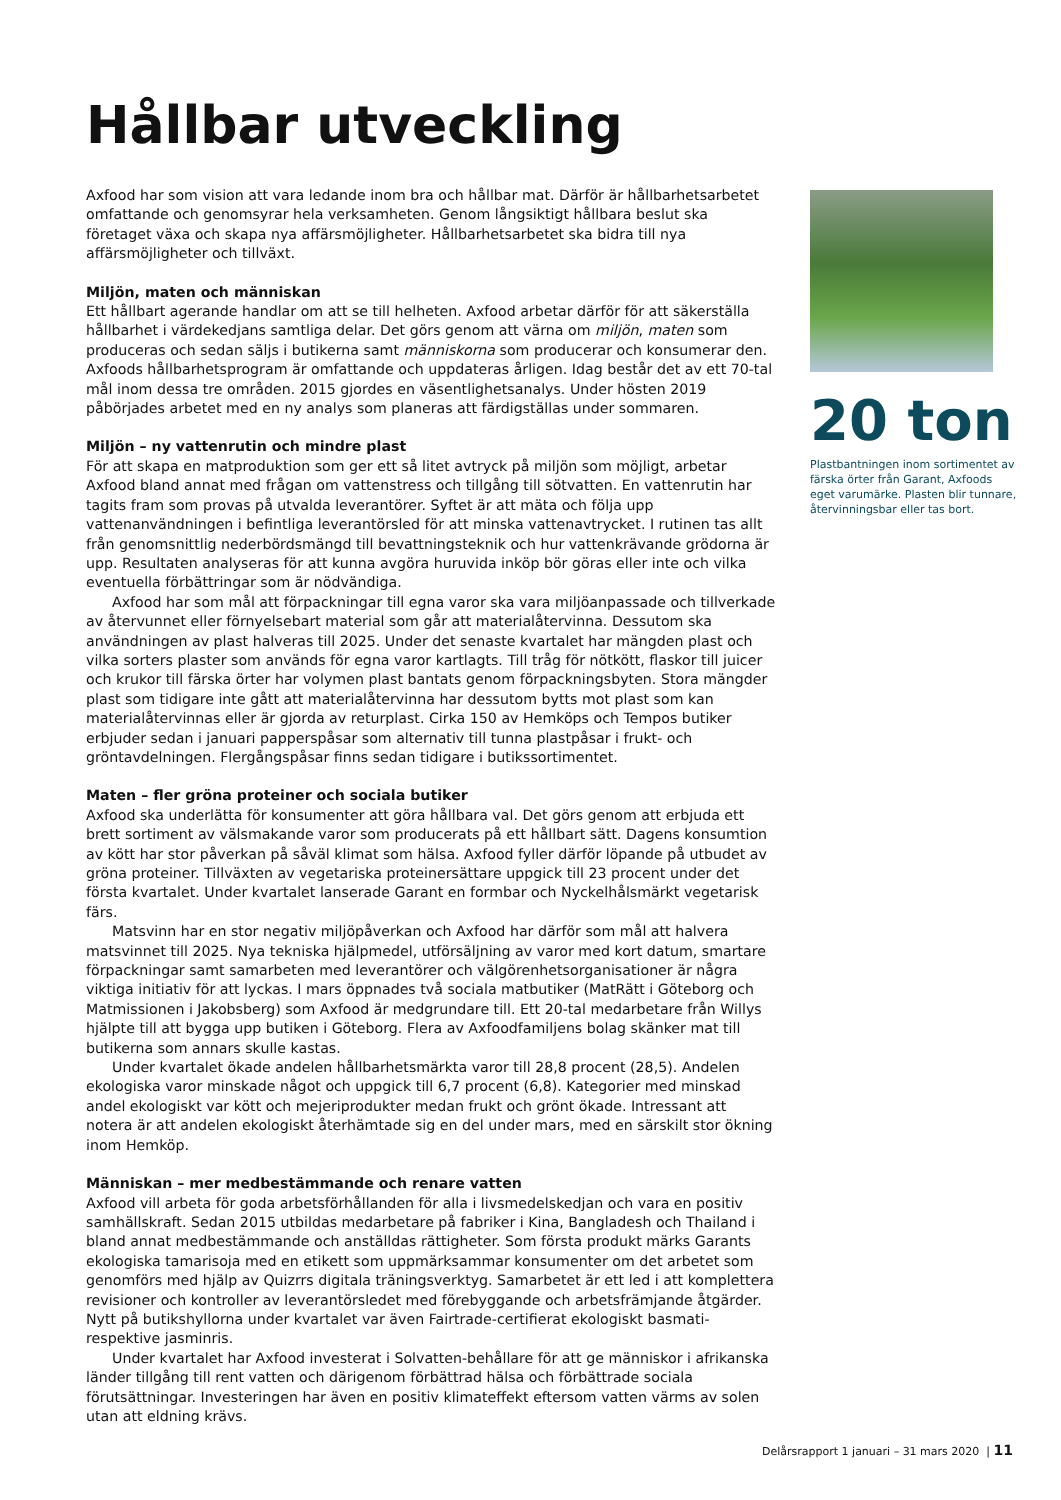Hållbar utveckling
Axfood har som vision att vara ledande inom bra och hållbar mat. Därför är hållbarhetsarbetet omfattande och genomsyrar hela verksamheten. Genom långsiktigt hållbara beslut ska företaget växa och skapa nya affärsmöjligheter. Hållbarhetsarbetet ska bidra till nya affärsmöjligheter och tillväxt.
Miljön, maten och människan
Ett hållbart agerande handlar om att se till helheten. Axfood arbetar därför för att säkerställa hållbarhet i värdekedjans samtliga delar. Det görs genom att värna om miljön, maten som produceras och sedan säljs i butikerna samt människorna som producerar och konsumerar den. Axfoods hållbarhetsprogram är omfattande och uppdateras årligen. Idag består det av ett 70-tal mål inom dessa tre områden. 2015 gjordes en väsentlighetsanalys. Under hösten 2019 påbörjades arbetet med en ny analys som planeras att färdigställas under sommaren.
Miljön – ny vattenrutin och mindre plast
För att skapa en matproduktion som ger ett så litet avtryck på miljön som möjligt, arbetar Axfood bland annat med frågan om vattenstress och tillgång till sötvatten. En vattenrutin har tagits fram som provas på utvalda leverantörer. Syftet är att mäta och följa upp vattenanvändningen i befintliga leverantörsled för att minska vattenavtrycket. I rutinen tas allt från genomsnittlig nederbördsmängd till bevattningsteknik och hur vattenkrävande grödorna är upp. Resultaten analyseras för att kunna avgöra huruvida inköp bör göras eller inte och vilka eventuella förbättringar som är nödvändiga.
Axfood har som mål att förpackningar till egna varor ska vara miljöanpassade och tillverkade av återvunnet eller förnyelsebart material som går att materialåtervinna. Dessutom ska användningen av plast halveras till 2025. Under det senaste kvartalet har mängden plast och vilka sorters plaster som används för egna varor kartlagts. Till tråg för nötkött, flaskor till juicer och krukor till färska örter har volymen plast bantats genom förpackningsbyten. Stora mängder plast som tidigare inte gått att materialåtervinna har dessutom bytts mot plast som kan materialåtervinnas eller är gjorda av returplast. Cirka 150 av Hemköps och Tempos butiker erbjuder sedan i januari papperspåsar som alternativ till tunna plastpåsar i frukt- och gröntavdelningen. Flergångspåsar finns sedan tidigare i butikssortimentet.
Maten – fler gröna proteiner och sociala butiker
Axfood ska underlätta för konsumenter att göra hållbara val. Det görs genom att erbjuda ett brett sortiment av välsmakande varor som producerats på ett hållbart sätt. Dagens konsumtion av kött har stor påverkan på såväl klimat som hälsa. Axfood fyller därför löpande på utbudet av gröna proteiner. Tillväxten av vegetariska proteinersättare uppgick till 23 procent under det första kvartalet. Under kvartalet lanserade Garant en formbar och Nyckelhålsmärkt vegetarisk färs.
Matsvinn har en stor negativ miljöpåverkan och Axfood har därför som mål att halvera matsvinnet till 2025. Nya tekniska hjälpmedel, utförsäljning av varor med kort datum, smartare förpackningar samt samarbeten med leverantörer och välgörenhetsorganisationer är några viktiga initiativ för att lyckas. I mars öppnades två sociala matbutiker (MatRätt i Göteborg och Matmissionen i Jakobsberg) som Axfood är medgrundare till. Ett 20-tal medarbetare från Willys hjälpte till att bygga upp butiken i Göteborg. Flera av Axfoodfamiljens bolag skänker mat till butikerna som annars skulle kastas.
Under kvartalet ökade andelen hållbarhetsmärkta varor till 28,8 procent (28,5). Andelen ekologiska varor minskade något och uppgick till 6,7 procent (6,8). Kategorier med minskad andel ekologiskt var kött och mejeriprodukter medan frukt och grönt ökade. Intressant att notera är att andelen ekologiskt återhämtade sig en del under mars, med en särskilt stor ökning inom Hemköp.
Människan – mer medbestämmande och renare vatten
Axfood vill arbeta för goda arbetsförhållanden för alla i livsmedelskedjan och vara en positiv samhällskraft. Sedan 2015 utbildas medarbetare på fabriker i Kina, Bangladesh och Thailand i bland annat medbestämmande och anställdas rättigheter. Som första produkt märks Garants ekologiska tamarisoja med en etikett som uppmärksammar konsumenter om det arbetet som genomförs med hjälp av Quizrrs digitala träningsverktyg. Samarbetet är ett led i att komplettera revisioner och kontroller av leverantörsledet med förebyggande och arbetsfrämjande åtgärder. Nytt på butikshyllorna under kvartalet var även Fairtrade-certifierat ekologiskt basmati- respektive jasminris.
Under kvartalet har Axfood investerat i Solvatten-behållare för att ge människor i afrikanska länder tillgång till rent vatten och därigenom förbättrad hälsa och förbättrade sociala förutsättningar. Investeringen har även en positiv klimateffekt eftersom vatten värms av solen utan att eldning krävs.
20 ton
Plastbantningen inom sortimentet av färska örter från Garant, Axfoods eget varumärke. Plasten blir tunnare, återvinningsbar eller tas bort.
Delårsrapport 1 januari – 31 mars 2020 | 11